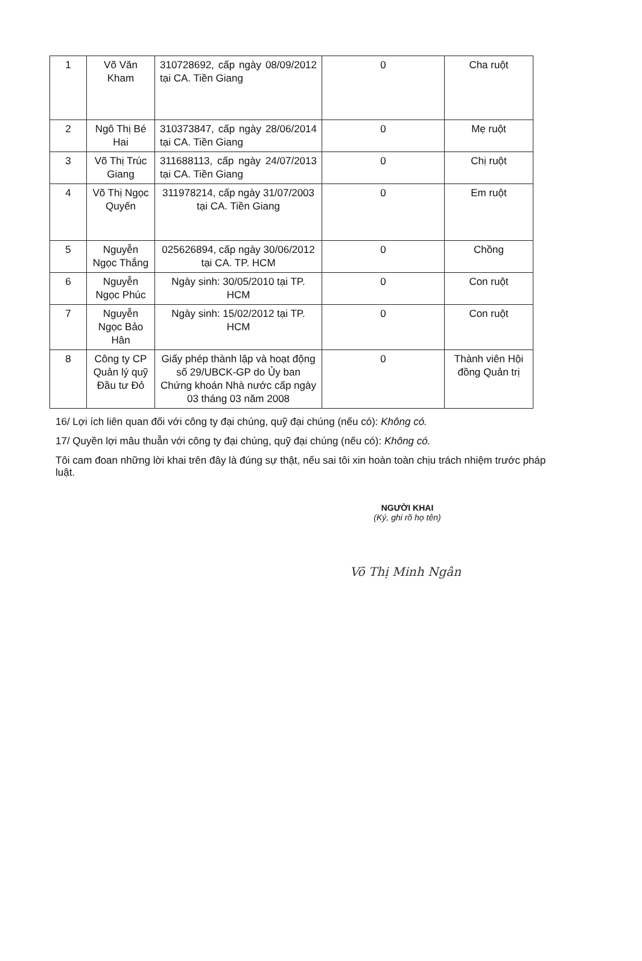| 1 | Võ Văn Kham | 310728692, cấp ngày 08/09/2012 tại CA. Tiền Giang | 0 | Cha ruột |
| 2 | Ngô Thị Bé Hai | 310373847, cấp ngày 28/06/2014 tại CA. Tiền Giang | 0 | Mẹ ruột |
| 3 | Võ Thị Trúc Giang | 311688113, cấp ngày 24/07/2013 tại CA. Tiền Giang | 0 | Chị ruột |
| 4 | Võ Thị Ngọc Quyến | 311978214, cấp ngày 31/07/2003 tại CA. Tiền Giang | 0 | Em ruột |
| 5 | Nguyễn Ngọc Thắng | 025626894, cấp ngày 30/06/2012 tại CA. TP. HCM | 0 | Chồng |
| 6 | Nguyễn Ngọc Phúc | Ngày sinh: 30/05/2010 tại TP. HCM | 0 | Con ruột |
| 7 | Nguyễn Ngọc Bảo Hân | Ngày sinh: 15/02/2012 tại TP. HCM | 0 | Con ruột |
| 8 | Công ty CP Quản lý quỹ Đầu tư Đỏ | Giấy phép thành lập và hoạt động số 29/UBCK-GP do Ủy ban Chứng khoán Nhà nước cấp ngày 03 tháng 03 năm 2008 | 0 | Thành viên Hội đồng Quản trị |
16/ Lợi ích liên quan đối với công ty đại chúng, quỹ đại chúng (nếu có): Không có.
17/ Quyền lợi mâu thuẫn với công ty đại chúng, quỹ đại chúng (nếu có): Không có.
Tôi cam đoan những lời khai trên đây là đúng sự thật, nếu sai tôi xin hoàn toàn chịu trách nhiệm trước pháp luật.
NGƯỜI KHAI
(Ký, ghi rõ họ tên)
Võ Thị Minh Ngân